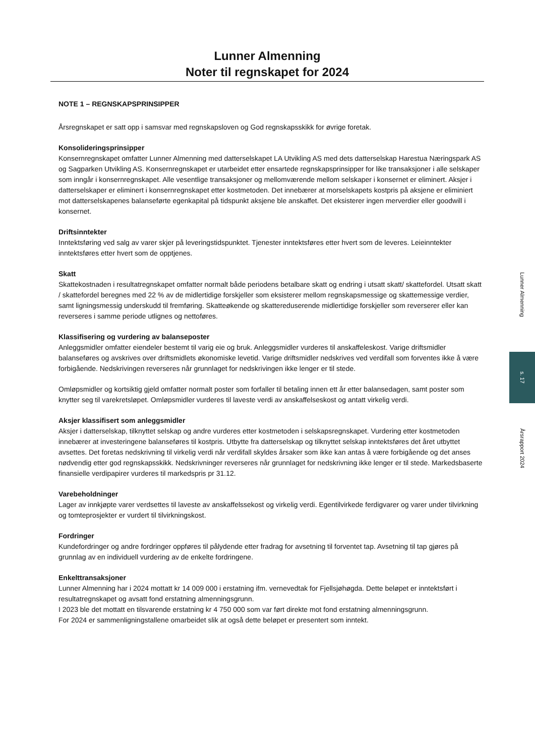Lunner Almenning
Noter til regnskapet for 2024
NOTE 1 – REGNSKAPSPRINSIPPER
Årsregnskapet er satt opp i samsvar med regnskapsloven og God regnskapsskikk for øvrige foretak.
Konsolideringsprinsipper
Konsernregnskapet omfatter Lunner Almenning med datterselskapet LA Utvikling AS med dets datterselskap Harestua Næringspark AS og Sagparken Utvikling AS. Konsernregnskapet er utarbeidet etter ensartede regnskapsprinsipper for like transaksjoner i alle selskaper som inngår i konsernregnskapet. Alle vesentlige transaksjoner og mellomværende mellom selskaper i konsernet er eliminert. Aksjer i datterselskaper er eliminert i konsernregnskapet etter kostmetoden. Det innebærer at morselskapets kostpris på aksjene er eliminiert mot datterselskapenes balanseførte egenkapital på tidspunkt aksjene ble anskaffet. Det eksisterer ingen merverdier eller goodwill i konsernet.
Driftsinntekter
Inntektsføring ved salg av varer skjer på leveringstidspunktet. Tjenester inntektsføres etter hvert som de leveres. Leieinntekter inntektsføres etter hvert som de opptjenes.
Skatt
Skattekostnaden i resultatregnskapet omfatter normalt både periodens betalbare skatt og endring i utsatt skatt/ skattefordel. Utsatt skatt / skattefordel beregnes med 22 % av de midlertidige forskjeller som eksisterer mellom regnskapsmessige og skattemessige verdier, samt ligningsmessig underskudd til fremføring. Skatteøkende og skattereduserende midlertidige forskjeller som reverserer eller kan reverseres i samme periode utlignes og nettoføres.
Klassifisering og vurdering av balanseposter
Anleggsmidler omfatter eiendeler bestemt til varig eie og bruk. Anleggsmidler vurderes til anskaffeleskost. Varige driftsmidler balanseføres og avskrives over driftsmidlets økonomiske levetid. Varige driftsmidler nedskrives ved verdifall som forventes ikke å være forbigående. Nedskrivingen reverseres når grunnlaget for nedskrivingen ikke lenger er til stede.
Omløpsmidler og kortsiktig gjeld omfatter normalt poster som forfaller til betaling innen ett år etter balansedagen, samt poster som knytter seg til varekretsløpet. Omløpsmidler vurderes til laveste verdi av anskaffelseskost og antatt virkelig verdi.
Aksjer klassifisert som anleggsmidler
Aksjer i datterselskap, tilknyttet selskap og andre vurderes etter kostmetoden i selskapsregnskapet. Vurdering etter kostmetoden innebærer at investeringene balanseføres til kostpris. Utbytte fra datterselskap og tilknyttet selskap inntektsføres det året utbyttet avsettes. Det foretas nedskrivning til virkelig verdi når verdifall skyldes årsaker som ikke kan antas å være forbigående og det anses nødvendig etter god regnskapsskikk. Nedskrivninger reverseres når grunnlaget for nedskrivning ikke lenger er til stede. Markedsbaserte finansielle verdipapirer vurderes til markedspris pr 31.12.
Varebeholdninger
Lager av innkjøpte varer verdsettes til laveste av anskaffelssekost og virkelig verdi. Egentilvirkede ferdigvarer og varer under tilvirkning og tomteprosjekter er vurdert til tilvirkningskost.
Fordringer
Kundefordringer og andre fordringer oppføres til pålydende etter fradrag for avsetning til forventet tap. Avsetning til tap gjøres på grunnlag av en individuell vurdering av de enkelte fordringene.
Enkelttransaksjoner
Lunner Almenning har i 2024 mottatt kr 14 009 000 i erstatning ifm. vernevedtak for Fjellsjøhøgda. Dette beløpet er inntektsført i resultatregnskapet og avsatt fond erstatning almenningsgrunn.
I 2023 ble det mottatt en tilsvarende erstatning kr 4 750 000 som var ført direkte mot fond erstatning almenningsgrunn.
For 2024 er sammenligningstallene omarbeidet slik at også dette beløpet er presentert som inntekt.
Lunner Almenning
s. 17
Årsrapport 2024